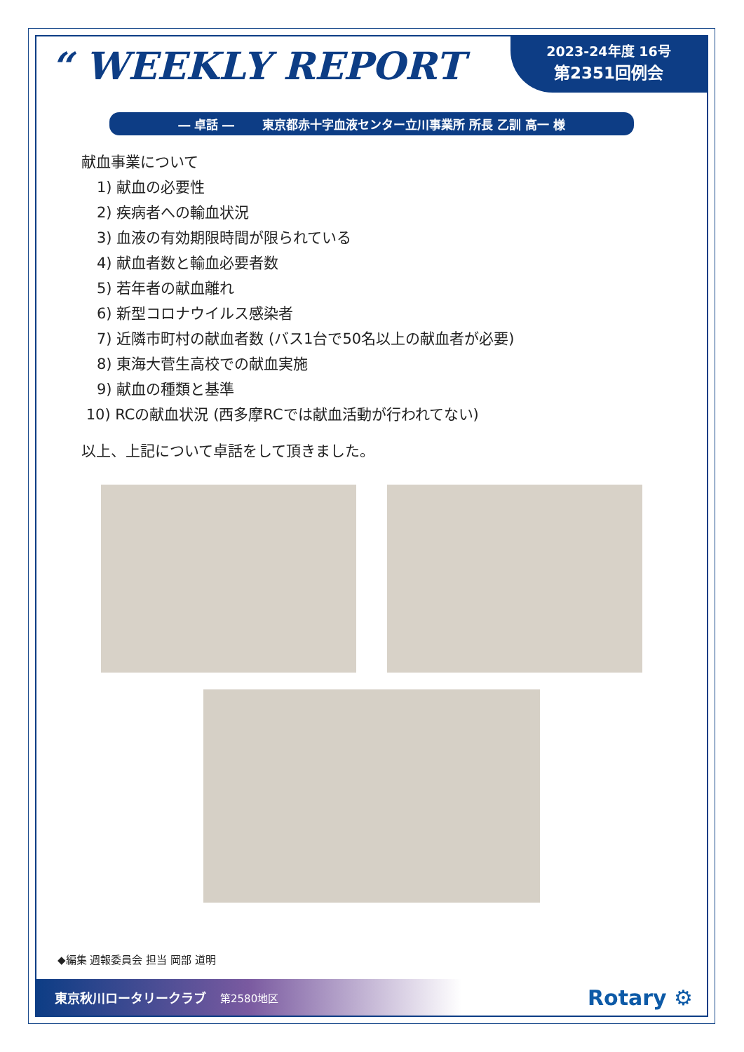“ WEEKLY REPORT
2023-24年度 16号
第2351回例会
― 卓話 ― 　　東京都赤十字血液センター立川事業所 所長 乙訓 高一 様
献血事業について
1) 献血の必要性
2) 疾病者への輸血状況
3) 血液の有効期限時間が限られている
4) 献血者数と輸血必要者数
5) 若年者の献血離れ
6) 新型コロナウイルス感染者
7) 近隣市町村の献血者数 (バス1台で50名以上の献血者が必要)
8) 東海大菅生高校での献血実施
9) 献血の種類と基準
10) RCの献血状況 (西多摩RCでは献血活動が行われてない)
以上、上記について卓話をして頂きました。
◆編集 週報委員会 担当 岡部 道明
東京秋川ロータリークラブ 第2580地区
Rotary ⚙